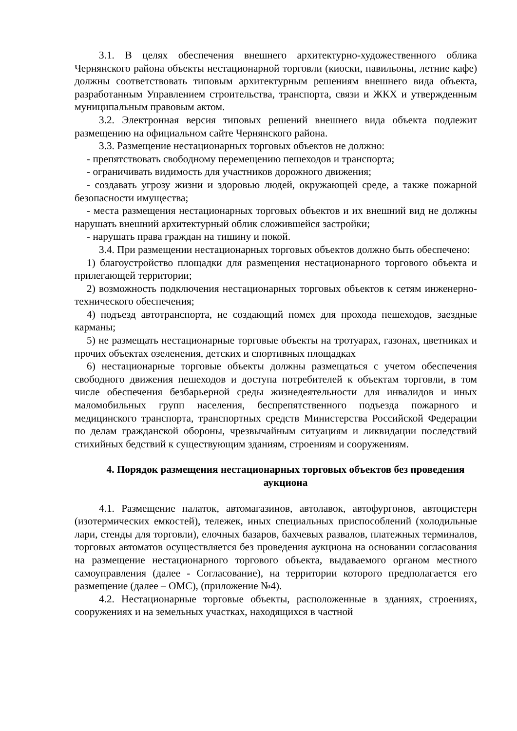3.1. В целях обеспечения внешнего архитектурно-художественного облика Чернянского района объекты нестационарной торговли (киоски, павильоны, летние кафе) должны соответствовать типовым архитектурным решениям внешнего вида объекта, разработанным Управлением строительства, транспорта, связи и ЖКХ и утвержденным муниципальным правовым актом.
3.2. Электронная версия типовых решений внешнего вида объекта подлежит размещению на официальном сайте Чернянского района.
3.3. Размещение нестационарных торговых объектов не должно:
- препятствовать свободному перемещению пешеходов и транспорта;
- ограничивать видимость для участников дорожного движения;
- создавать угрозу жизни и здоровью людей, окружающей среде, а также пожарной безопасности имущества;
- места размещения нестационарных торговых объектов и их внешний вид не должны нарушать внешний архитектурный облик сложившейся застройки;
- нарушать права граждан на тишину и покой.
3.4. При размещении нестационарных торговых объектов должно быть обеспечено:
1) благоустройство площадки для размещения нестационарного торгового объекта и прилегающей территории;
2) возможность подключения нестационарных торговых объектов к сетям инженерно-технического обеспечения;
4) подъезд автотранспорта, не создающий помех для прохода пешеходов, заездные карманы;
5) не размещать нестационарные торговые объекты на тротуарах, газонах, цветниках и прочих объектах озеленения, детских и спортивных площадках
6) нестационарные торговые объекты должны размещаться с учетом обеспечения свободного движения пешеходов и доступа потребителей к объектам торговли, в том числе обеспечения безбарьерной среды жизнедеятельности для инвалидов и иных маломобильных групп населения, беспрепятственного подъезда пожарного и медицинского транспорта, транспортных средств Министерства Российской Федерации по делам гражданской обороны, чрезвычайным ситуациям и ликвидации последствий стихийных бедствий к существующим зданиям, строениям и сооружениям.
4. Порядок размещения нестационарных торговых объектов без проведения аукциона
4.1. Размещение палаток, автомагазинов, автолавок, автофургонов, автоцистерн (изотермических емкостей), тележек, иных специальных приспособлений (холодильные лари, стенды для торговли), елочных базаров, бахчевых развалов, платежных терминалов, торговых автоматов осуществляется без проведения аукциона на основании согласования на размещение нестационарного торгового объекта, выдаваемого органом местного самоуправления (далее - Согласование), на территории которого предполагается его размещение (далее – ОМС), (приложение №4).
4.2. Нестационарные торговые объекты, расположенные в зданиях, строениях, сооружениях и на земельных участках, находящихся в частной